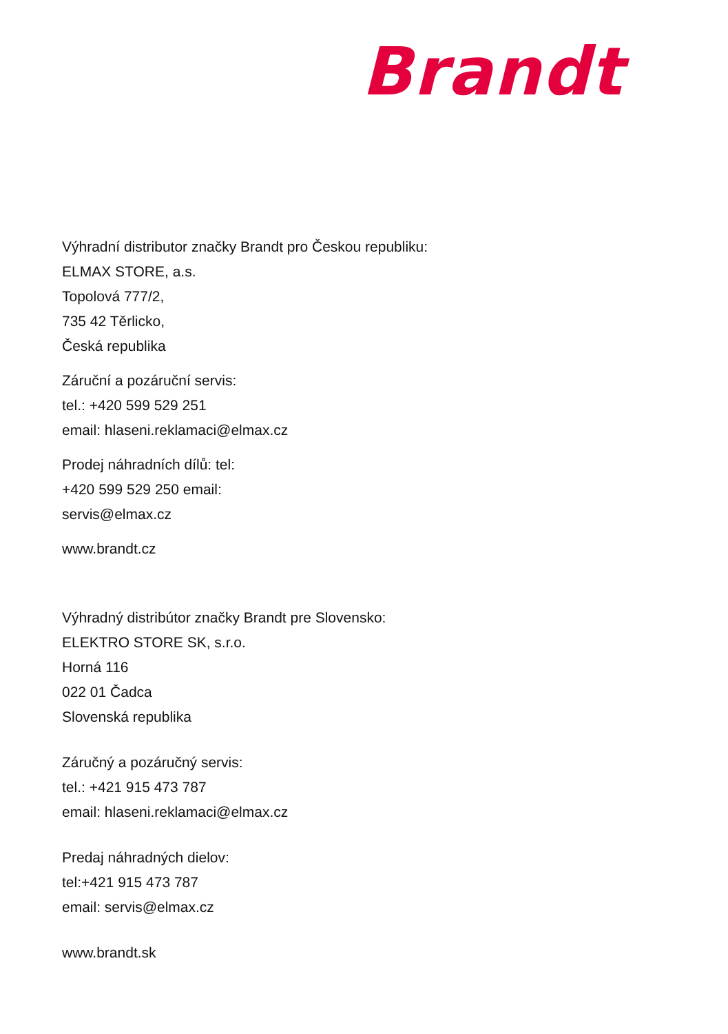Brandt
Výhradní distributor značky Brandt pro Českou republiku:
ELMAX STORE, a.s.
Topolová 777/2,
735 42 Těrlicko,
Česká republika
Záruční a pozáruční servis:
tel.: +420 599 529 251
email: hlaseni.reklamaci@elmax.cz
Prodej náhradních dílů: tel:
+420 599 529 250 email:
servis@elmax.cz
www.brandt.cz
Výhradný distribútor značky Brandt pre Slovensko:
ELEKTRO STORE SK, s.r.o.
Horná 116
022 01 Čadca
Slovenská republika
Záručný a pozáručný servis:
tel.: +421 915 473 787
email: hlaseni.reklamaci@elmax.cz
Predaj náhradných dielov:
tel:+421 915 473 787
email: servis@elmax.cz
www.brandt.sk